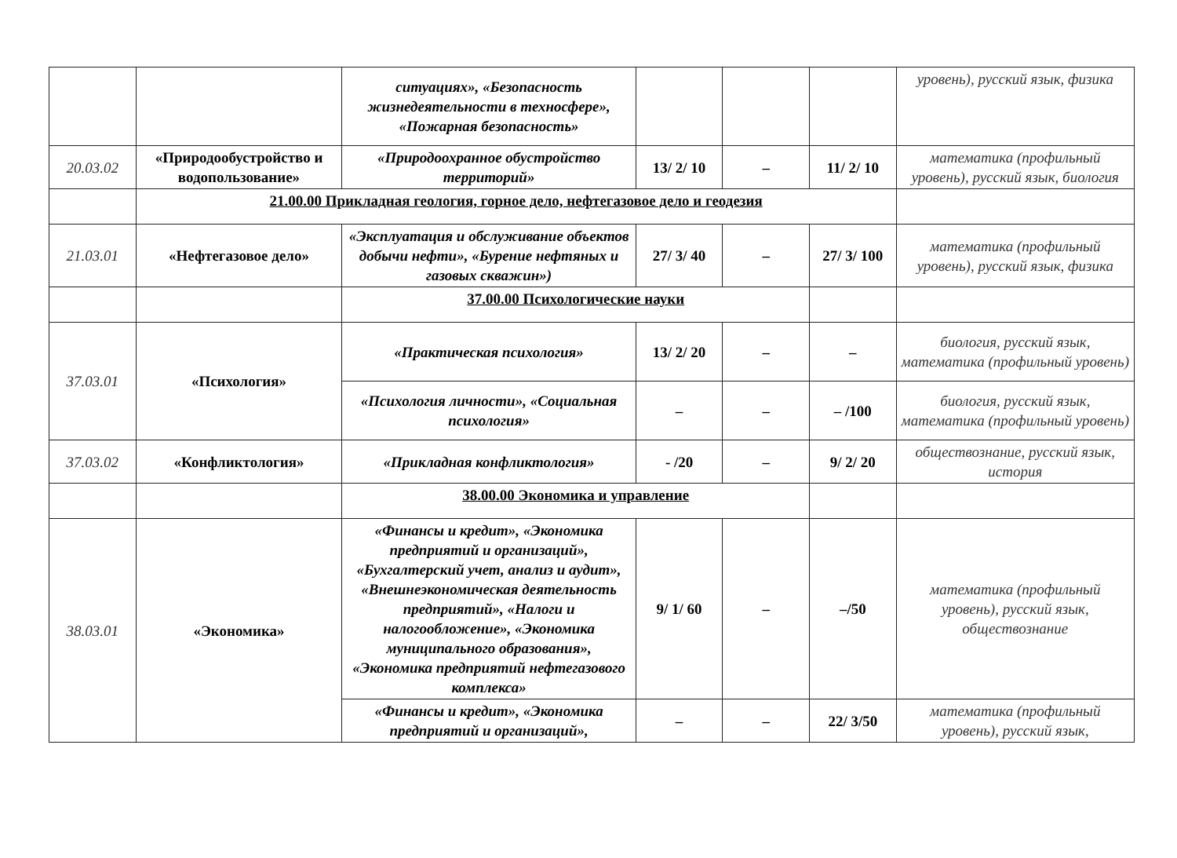| | | ситуациях», «Безопасность жизнедеятельности в техносфере», «Пожарная безопасность» | | | | уровень), русский язык, физика |
| 20.03.02 | «Природообустройство и водопользование» | «Природоохранное обустройство территорий» | 13/ 2/ 10 | – | 11/ 2/ 10 | математика (профильный уровень), русский язык, биология |
| | 21.00.00 Прикладная геология, горное дело, нефтегазовое дело и геодезия | | | | | |
| 21.03.01 | «Нефтегазовое дело» | «Эксплуатация и обслуживание объектов добычи нефти», «Бурение нефтяных и газовых скважин») | 27/ 3/ 40 | – | 27/ 3/ 100 | математика (профильный уровень), русский язык, физика |
| | | 37.00.00 Психологические науки | | | | |
| 37.03.01 | «Психология» | «Практическая психология» | 13/ 2/ 20 | – | – | биология, русский язык, математика (профильный уровень) |
| | | «Психология личности», «Социальная психология» | – | – | – /100 | биология, русский язык, математика (профильный уровень) |
| 37.03.02 | «Конфликтология» | «Прикладная конфликтология» | - /20 | – | 9/ 2/ 20 | обществознание, русский язык, история |
| | | 38.00.00 Экономика и управление | | | | |
| 38.03.01 | «Экономика» | «Финансы и кредит», «Экономика предприятий и организаций», «Бухгалтерский учет, анализ и аудит», «Внешнеэкономическая деятельность предприятий», «Налоги и налогообложение», «Экономика муниципального образования», «Экономика предприятий нефтегазового комплекса» | 9/ 1/ 60 | – | –/50 | математика (профильный уровень), русский язык, обществознание |
| | | «Финансы и кредит», «Экономика предприятий и организаций», | – | – | 22/ 3/50 | математика (профильный уровень), русский язык, |